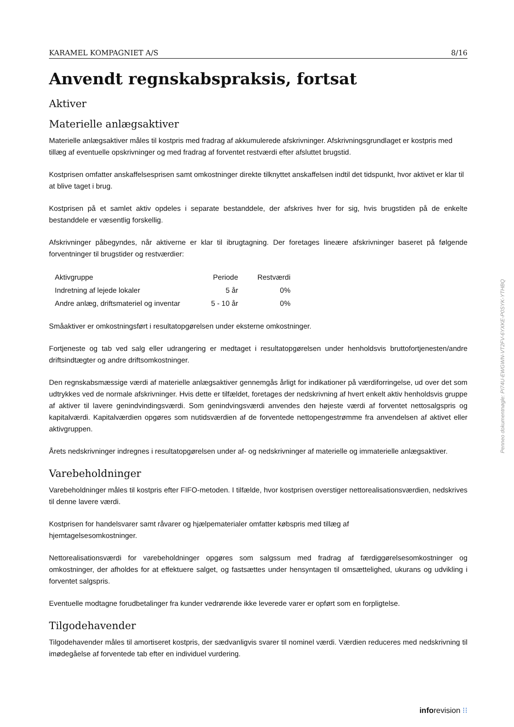KARAMEL KOMPAGNIET A/S 8/16
Anvendt regnskabspraksis, fortsat
Aktiver
Materielle anlægsaktiver
Materielle anlægsaktiver måles til kostpris med fradrag af akkumulerede afskrivninger. Afskrivningsgrundlaget er kostpris med tillæg af eventuelle opskrivninger og med fradrag af forventet restværdi efter afsluttet brugstid.
Kostprisen omfatter anskaffelsesprisen samt omkostninger direkte tilknyttet anskaffelsen indtil det tidspunkt, hvor aktivet er klar til at blive taget i brug.
Kostprisen på et samlet aktiv opdeles i separate bestanddele, der afskrives hver for sig, hvis brugstiden på de enkelte bestanddele er væsentlig forskellig.
Afskrivninger påbegyndes, når aktiverne er klar til ibrugtagning. Der foretages lineære afskrivninger baseret på følgende forventninger til brugstider og restværdier:
| Aktivgruppe | Periode | Restværdi |
| --- | --- | --- |
| Indretning af lejede lokaler | 5 år | 0% |
| Andre anlæg, driftsmateriel og inventar | 5 - 10 år | 0% |
Småaktiver er omkostningsført i resultatopgørelsen under eksterne omkostninger.
Fortjeneste og tab ved salg eller udrangering er medtaget i resultatopgørelsen under henholdsvis bruttofortjenesten/andre driftsindtægter og andre driftsomkostninger.
Den regnskabsmæssige værdi af materielle anlægsaktiver gennemgås årligt for indikationer på værdiforringelse, ud over det som udtrykkes ved de normale afskrivninger. Hvis dette er tilfældet, foretages der nedskrivning af hvert enkelt aktiv henholdsvis gruppe af aktiver til lavere genindvindingsværdi. Som genindvingsværdi anvendes den højeste værdi af forventet nettosalgspris og kapitalværdi. Kapitalværdien opgøres som nutidsværdien af de forventede nettopengestrømme fra anvendelsen af aktivet eller aktivgruppen.
Årets nedskrivninger indregnes i resultatopgørelsen under af- og nedskrivninger af materielle og immaterielle anlægsaktiver.
Varebeholdninger
Varebeholdninger måles til kostpris efter FIFO-metoden. I tilfælde, hvor kostprisen overstiger nettorealisationsværdien, nedskrives til denne lavere værdi.
Kostprisen for handelsvarer samt råvarer og hjælpematerialer omfatter købspris med tillæg af
hjemtagelsesomkostninger.
Nettorealisationsværdi for varebeholdninger opgøres som salgssum med fradrag af færdiggørelsesomkostninger og omkostninger, der afholdes for at effektuere salget, og fastsættes under hensyntagen til omsættelighed, ukurans og udvikling i forventet salgspris.
Eventuelle modtagne forudbetalinger fra kunder vedrørende ikke leverede varer er opført som en forpligtelse.
Tilgodehavender
Tilgodehavender måles til amortiseret kostpris, der sædvanligvis svarer til nominel værdi. Værdien reduceres med nedskrivning til imødegåelse af forventede tab efter en individuel vurdering.
Penneo dokumentnøgle: PI74U-EWGWN-VT2FV-6YXKE-P0SYK-YTHBQ
inforevision ⁝⁝